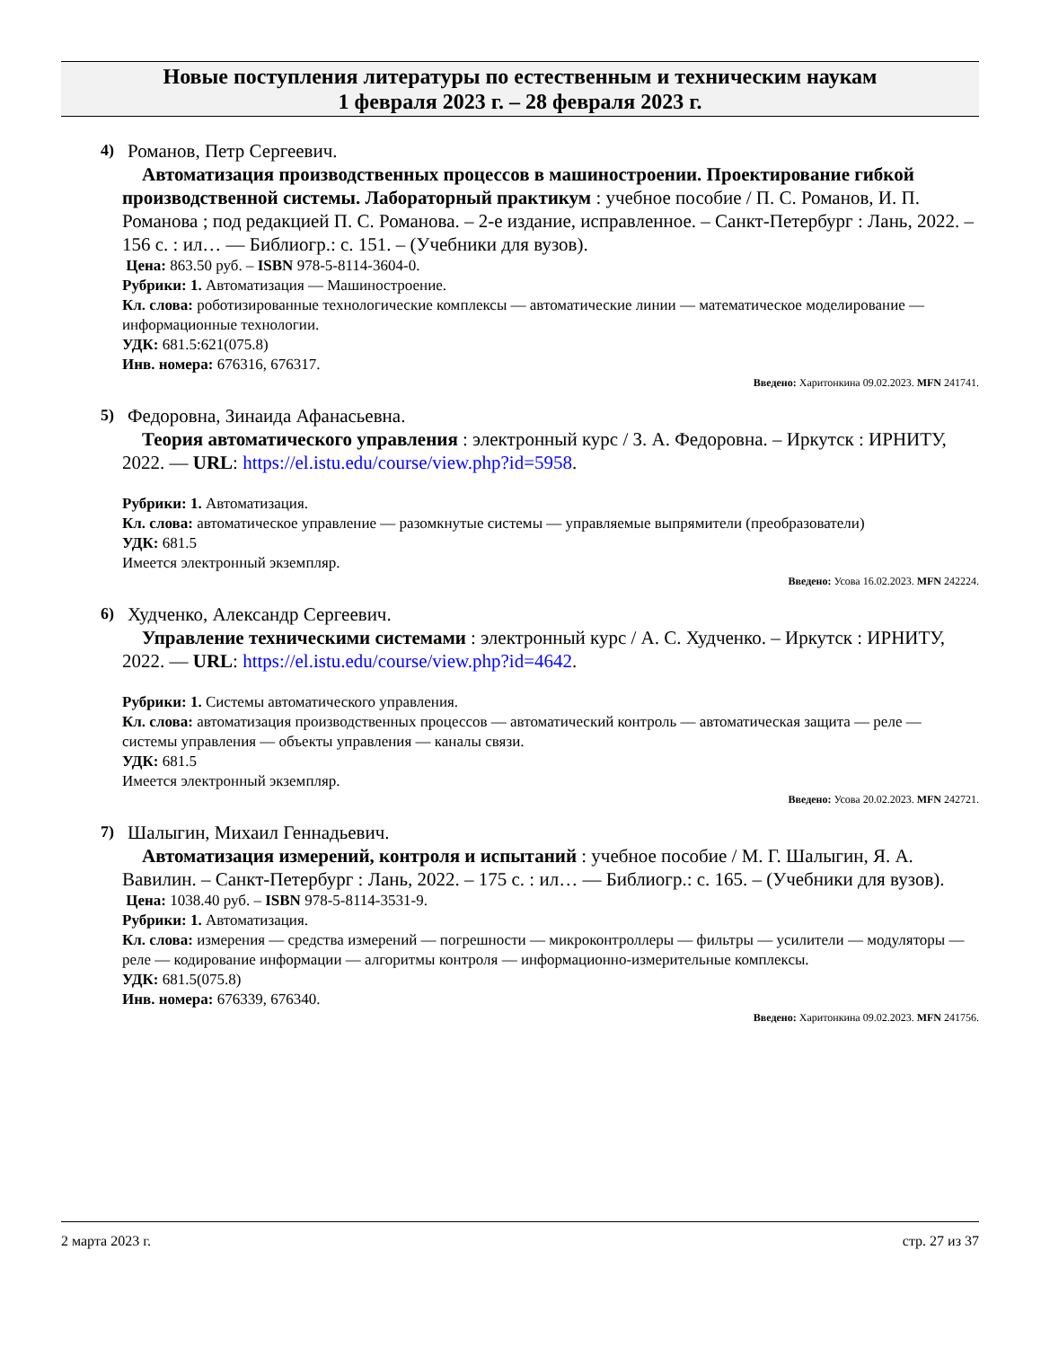Новые поступления литературы по естественным и техническим наукам
1 февраля 2023 г. – 28 февраля 2023 г.
4)
Романов, Петр Сергеевич.
Автоматизация производственных процессов в машиностроении. Проектирование гибкой производственной системы. Лабораторный практикум : учебное пособие / П. С. Романов, И. П. Романова ; под редакцией П. С. Романова. – 2-е издание, исправленное. – Санкт-Петербург : Лань, 2022. – 156 с. : ил… — Библиогр.: с. 151. – (Учебники для вузов).
Цена: 863.50 руб. – ISBN 978-5-8114-3604-0.
Рубрики: 1. Автоматизация — Машиностроение.
Кл. слова: роботизированные технологические комплексы — автоматические линии — математическое моделирование — информационные технологии.
УДК: 681.5:621(075.8)
Инв. номера: 676316, 676317.
Введено: Харитонкина 09.02.2023. MFN 241741.
5)
Федоровна, Зинаида Афанасьевна.
Теория автоматического управления : электронный курс / З. А. Федоровна. – Иркутск : ИРНИТУ, 2022. — URL: https://el.istu.edu/course/view.php?id=5958.
Рубрики: 1. Автоматизация.
Кл. слова: автоматическое управление — разомкнутые системы — управляемые выпрямители (преобразователи)
УДК: 681.5
Имеется электронный экземпляр.
Введено: Усова 16.02.2023. MFN 242224.
6)
Худченко, Александр Сергеевич.
Управление техническими системами : электронный курс / А. С. Худченко. – Иркутск : ИРНИТУ, 2022. — URL: https://el.istu.edu/course/view.php?id=4642.
Рубрики: 1. Системы автоматического управления.
Кл. слова: автоматизация производственных процессов — автоматический контроль — автоматическая защита — реле — системы управления — объекты управления — каналы связи.
УДК: 681.5
Имеется электронный экземпляр.
Введено: Усова 20.02.2023. MFN 242721.
7)
Шалыгин, Михаил Геннадьевич.
Автоматизация измерений, контроля и испытаний : учебное пособие / М. Г. Шалыгин, Я. А. Вавилин. – Санкт-Петербург : Лань, 2022. – 175 с. : ил… — Библиогр.: с. 165. – (Учебники для вузов).
Цена: 1038.40 руб. – ISBN 978-5-8114-3531-9.
Рубрики: 1. Автоматизация.
Кл. слова: измерения — средства измерений — погрешности — микроконтроллеры — фильтры — усилители — модуляторы — реле — кодирование информации — алгоритмы контроля — информационно-измерительные комплексы.
УДК: 681.5(075.8)
Инв. номера: 676339, 676340.
Введено: Харитонкина 09.02.2023. MFN 241756.
2 марта 2023 г. стр. 27 из 37